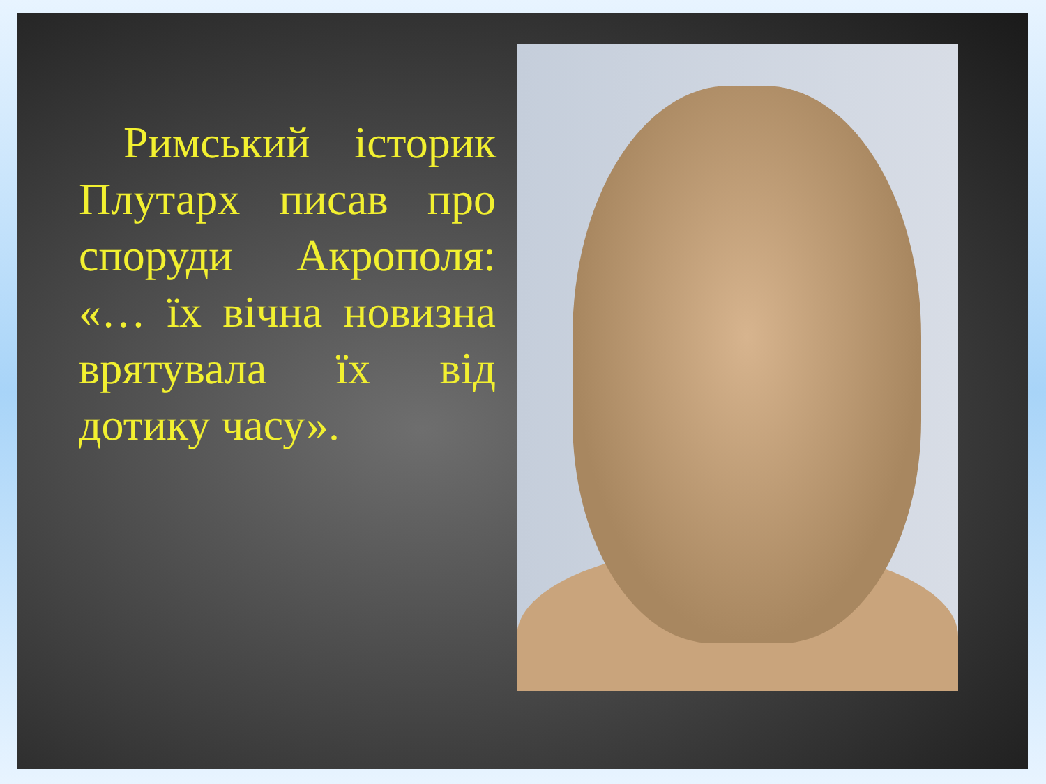Римський історик Плутарх писав про споруди Акрополя: «… їх вічна новизна врятувала їх від дотику часу».